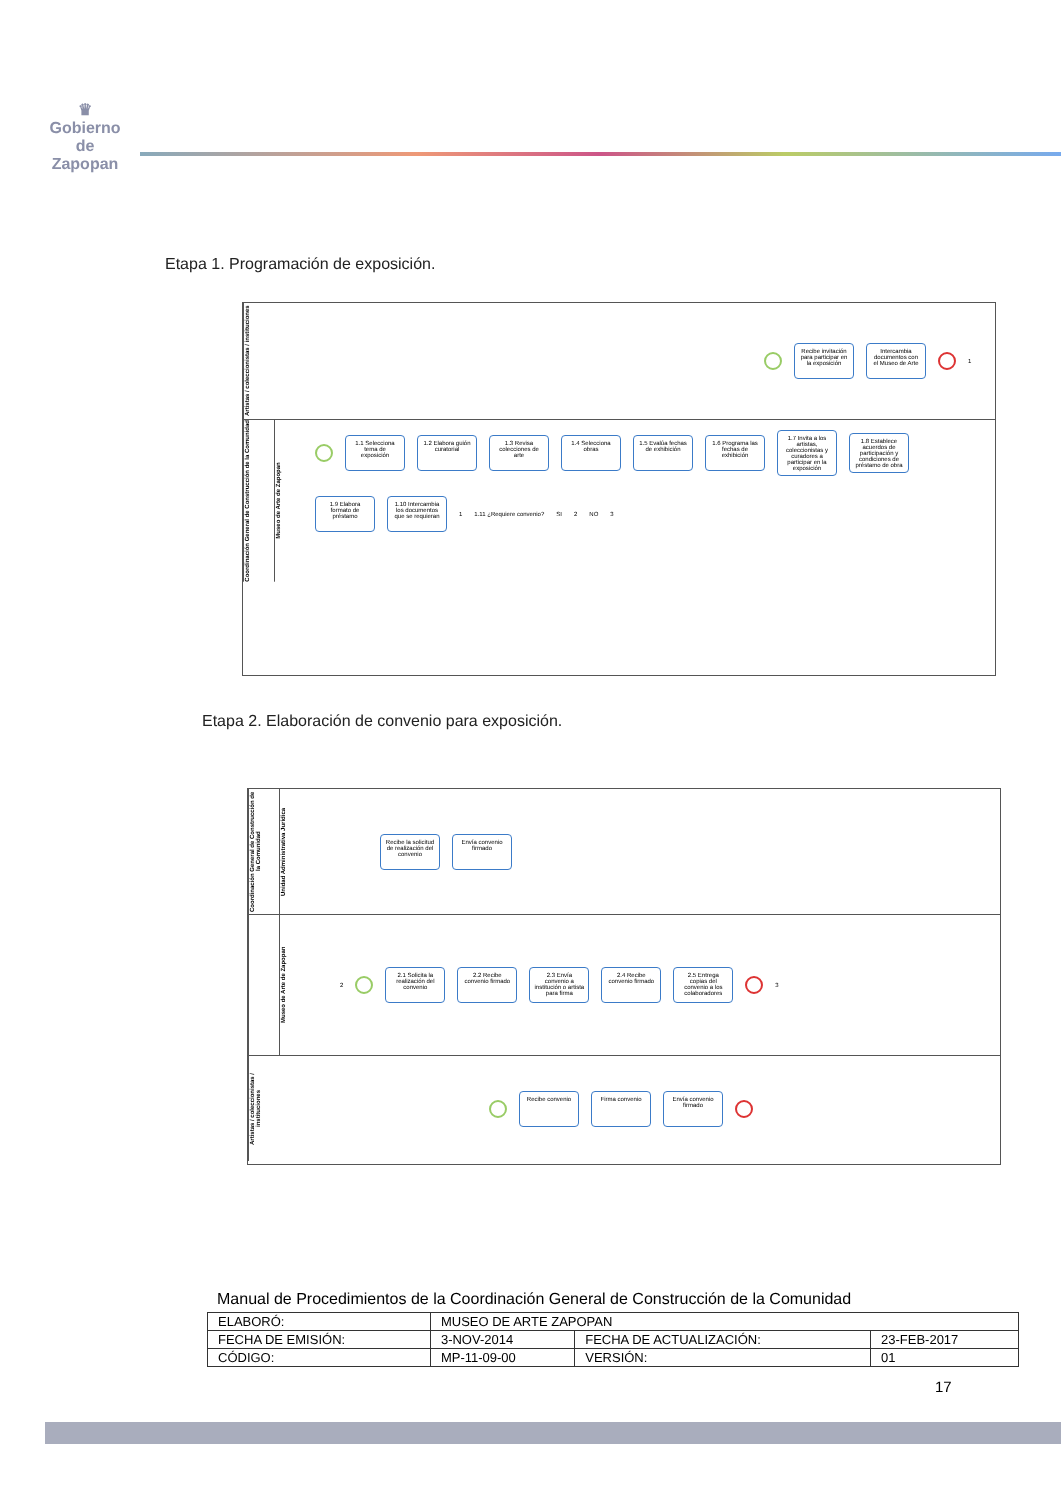♛
Gobierno de
Zapopan
Etapa 1. Programación de exposición.
Artistas / coleccionistas / instituciones
Recibe invitación para participar en la exposición
Intercambia documentos con el Museo de Arte
1
Coordinación General de Construcción de la Comunidad
Museo de Arte de Zapopan
1.1 Selecciona tema de exposición
1.2 Elabora guión curatorial
1.3 Revisa colecciones de arte
1.4 Selecciona obras
1.5 Evalúa fechas de exhibición
1.6 Programa las fechas de exhibición
1.7 Invita a los artistas, coleccionistas y curadores a participar en la exposición
1.8 Establece acuerdos de participación y condiciones de préstamo de obra
1.9 Elabora formato de préstamo
1.10 Intercambia los documentos que se requieran
1 1.11 ¿Requiere convenio? SI 2 NO 3
Etapa 2. Elaboración de convenio para exposición.
Coordinación General de Construcción de la Comunidad
Unidad Administrativa Jurídica
Recibe la solicitud de realización del convenio
Envía convenio firmado
Museo de Arte de Zapopan
2
2.1 Solicita la realización del convenio
2.2 Recibe convenio firmado
2.3 Envía convenio a institución o artista para firma
2.4 Recibe convenio firmado
2.5 Entrega copias del convenio a los colaboradores
3
Artistas / coleccionistas / instituciones
Recibe convenio
Firma convenio
Envía convenio firmado
Manual de Procedimientos de la Coordinación General de Construcción de la Comunidad
| ELABORÓ: | MUSEO DE ARTE ZAPOPAN | | |
| FECHA DE EMISIÓN: | 3-NOV-2014 | FECHA DE ACTUALIZACIÓN: | 23-FEB-2017 |
| CÓDIGO: | MP-11-09-00 | VERSIÓN: | 01 |
17